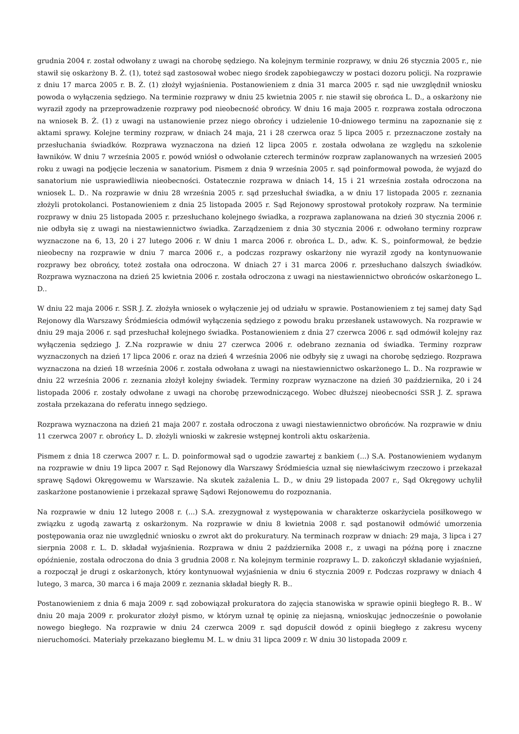grudnia 2004 r. został odwołany z uwagi na chorobę sędziego. Na kolejnym terminie rozprawy, w dniu 26 stycznia 2005 r., nie stawił się oskarżony B. Ż. (1), toteż sąd zastosował wobec niego środek zapobiegawczy w postaci dozoru policji. Na rozprawie z dniu 17 marca 2005 r. B. Ż. (1) złożył wyjaśnienia. Postanowieniem z dnia 31 marca 2005 r. sąd nie uwzględnił wniosku powoda o wyłączenia sędziego. Na terminie rozprawy w dniu 25 kwietnia 2005 r. nie stawił się obrońca L. D., a oskarżony nie wyraził zgody na przeprowadzenie rozprawy pod nieobecność obrońcy. W dniu 16 maja 2005 r. rozprawa została odroczona na wniosek B. Ż. (1) z uwagi na ustanowienie przez niego obrońcy i udzielenie 10-dniowego terminu na zapoznanie się z aktami sprawy. Kolejne terminy rozpraw, w dniach 24 maja, 21 i 28 czerwca oraz 5 lipca 2005 r. przeznaczone zostały na przesłuchania świadków. Rozprawa wyznaczona na dzień 12 lipca 2005 r. została odwołana ze względu na szkolenie ławników. W dniu 7 września 2005 r. powód wniósł o odwołanie czterech terminów rozpraw zaplanowanych na wrzesień 2005 roku z uwagi na podjęcie leczenia w sanatorium. Pismem z dnia 9 września 2005 r. sąd poinformował powoda, że wyjazd do sanatorium nie usprawiedliwia nieobecności. Ostatecznie rozprawa w dniach 14, 15 i 21 września została odroczona na wniosek L. D.. Na rozprawie w dniu 28 września 2005 r. sąd przesłuchał świadka, a w dniu 17 listopada 2005 r. zeznania złożyli protokolanci. Postanowieniem z dnia 25 listopada 2005 r. Sąd Rejonowy sprostował protokoły rozpraw. Na terminie rozprawy w dniu 25 listopada 2005 r. przesłuchano kolejnego świadka, a rozprawa zaplanowana na dzień 30 stycznia 2006 r. nie odbyła się z uwagi na niestawiennictwo świadka. Zarządzeniem z dnia 30 stycznia 2006 r. odwołano terminy rozpraw wyznaczone na 6, 13, 20 i 27 lutego 2006 r. W dniu 1 marca 2006 r. obrońca L. D., adw. K. S., poinformował, że będzie nieobecny na rozprawie w dniu 7 marca 2006 r., a podczas rozprawy oskarżony nie wyraził zgody na kontynuowanie rozprawy bez obrońcy, toteż została ona odroczona. W dniach 27 i 31 marca 2006 r. przesłuchano dalszych świadków. Rozprawa wyznaczona na dzień 25 kwietnia 2006 r. została odroczona z uwagi na niestawiennictwo obrońców oskarżonego L. D..
W dniu 22 maja 2006 r. SSR J. Z. złożyła wniosek o wyłączenie jej od udziału w sprawie. Postanowieniem z tej samej daty Sąd Rejonowy dla Warszawy Śródmieścia odmówił wyłączenia sędziego z powodu braku przesłanek ustawowych. Na rozprawie w dniu 29 maja 2006 r. sąd przesłuchał kolejnego świadka. Postanowieniem z dnia 27 czerwca 2006 r. sąd odmówił kolejny raz wyłączenia sędziego J. Z.Na rozprawie w dniu 27 czerwca 2006 r. odebrano zeznania od świadka. Terminy rozpraw wyznaczonych na dzień 17 lipca 2006 r. oraz na dzień 4 września 2006 nie odbyły się z uwagi na chorobę sędziego. Rozprawa wyznaczona na dzień 18 września 2006 r. została odwołana z uwagi na niestawiennictwo oskarżonego L. D.. Na rozprawie w dniu 22 września 2006 r. zeznania złożył kolejny świadek. Terminy rozpraw wyznaczone na dzień 30 października, 20 i 24 listopada 2006 r. zostały odwołane z uwagi na chorobę przewodniczącego. Wobec dłuższej nieobecności SSR J. Z. sprawa została przekazana do referatu innego sędziego.
Rozprawa wyznaczona na dzień 21 maja 2007 r. została odroczona z uwagi niestawiennictwo obrońców. Na rozprawie w dniu 11 czerwca 2007 r. obrońcy L. D. złożyli wnioski w zakresie wstępnej kontroli aktu oskarżenia.
Pismem z dnia 18 czerwca 2007 r. L. D. poinformował sąd o ugodzie zawartej z bankiem (...) S.A. Postanowieniem wydanym na rozprawie w dniu 19 lipca 2007 r. Sąd Rejonowy dla Warszawy Śródmieścia uznał się niewłaściwym rzeczowo i przekazał sprawę Sądowi Okręgowemu w Warszawie. Na skutek zażalenia L. D., w dniu 29 listopada 2007 r., Sąd Okręgowy uchylił zaskarżone postanowienie i przekazał sprawę Sądowi Rejonowemu do rozpoznania.
Na rozprawie w dniu 12 lutego 2008 r. (...) S.A. zrezygnował z występowania w charakterze oskarżyciela posiłkowego w związku z ugodą zawartą z oskarżonym. Na rozprawie w dniu 8 kwietnia 2008 r. sąd postanowił odmówić umorzenia postępowania oraz nie uwzględnić wniosku o zwrot akt do prokuratury. Na terminach rozpraw w dniach: 29 maja, 3 lipca i 27 sierpnia 2008 r. L. D. składał wyjaśnienia. Rozprawa w dniu 2 października 2008 r., z uwagi na późną porę i znaczne opóźnienie, została odroczona do dnia 3 grudnia 2008 r. Na kolejnym terminie rozprawy L. D. zakończył składanie wyjaśnień, a rozpoczął je drugi z oskarżonych, który kontynuował wyjaśnienia w dniu 6 stycznia 2009 r. Podczas rozprawy w dniach 4 lutego, 3 marca, 30 marca i 6 maja 2009 r. zeznania składał biegły R. B..
Postanowieniem z dnia 6 maja 2009 r. sąd zobowiązał prokuratora do zajęcia stanowiska w sprawie opinii biegłego R. B.. W dniu 20 maja 2009 r. prokurator złożył pismo, w którym uznał tę opinię za niejasną, wnioskując jednocześnie o powołanie nowego biegłego. Na rozprawie w dniu 24 czerwca 2009 r. sąd dopuścił dowód z opinii biegłego z zakresu wyceny nieruchomości. Materiały przekazano biegłemu M. L. w dniu 31 lipca 2009 r. W dniu 30 listopada 2009 r.